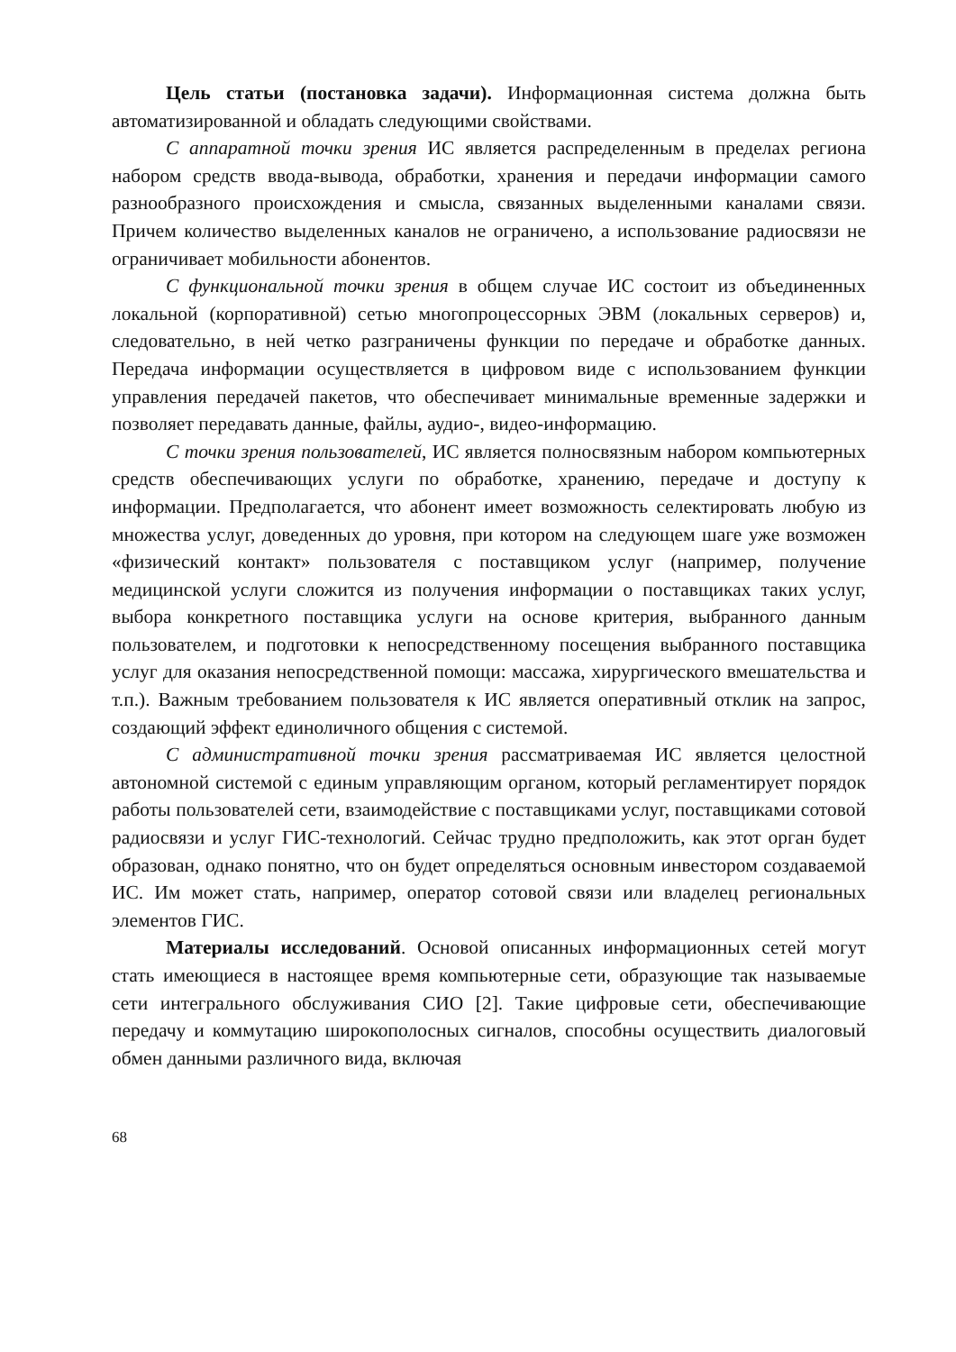Цель статьи (постановка задачи). Информационная система должна быть автоматизированной и обладать следующими свойствами.
С аппаратной точки зрения ИС является распределенным в пределах региона набором средств ввода-вывода, обработки, хранения и передачи информации самого разнообразного происхождения и смысла, связанных выделенными каналами связи. Причем количество выделенных каналов не ограничено, а использование радиосвязи не ограничивает мобильности абонентов.
С функциональной точки зрения в общем случае ИС состоит из объединенных локальной (корпоративной) сетью многопроцессорных ЭВМ (локальных серверов) и, следовательно, в ней четко разграничены функции по передаче и обработке данных. Передача информации осуществляется в цифровом виде с использованием функции управления передачей пакетов, что обеспечивает минимальные временные задержки и позволяет передавать данные, файлы, аудио-, видео-информацию.
С точки зрения пользователей, ИС является полносвязным набором компьютерных средств обеспечивающих услуги по обработке, хранению, передаче и доступу к информации. Предполагается, что абонент имеет возможность селектировать любую из множества услуг, доведенных до уровня, при котором на следующем шаге уже возможен «физический контакт» пользователя с поставщиком услуг (например, получение медицинской услуги сложится из получения информации о поставщиках таких услуг, выбора конкретного поставщика услуги на основе критерия, выбранного данным пользователем, и подготовки к непосредственному посещения выбранного поставщика услуг для оказания непосредственной помощи: массажа, хирургического вмешательства и т.п.). Важным требованием пользователя к ИС является оперативный отклик на запрос, создающий эффект единоличного общения с системой.
С административной точки зрения рассматриваемая ИС является целостной автономной системой с единым управляющим органом, который регламентирует порядок работы пользователей сети, взаимодействие с поставщиками услуг, поставщиками сотовой радиосвязи и услуг ГИС-технологий. Сейчас трудно предположить, как этот орган будет образован, однако понятно, что он будет определяться основным инвестором создаваемой ИС. Им может стать, например, оператор сотовой связи или владелец региональных элементов ГИС.
Материалы исследований. Основой описанных информационных сетей могут стать имеющиеся в настоящее время компьютерные сети, образующие так называемые сети интегрального обслуживания СИО [2]. Такие цифровые сети, обеспечивающие передачу и коммутацию широкополосных сигналов, способны осуществить диалоговый обмен данными различного вида, включая
68